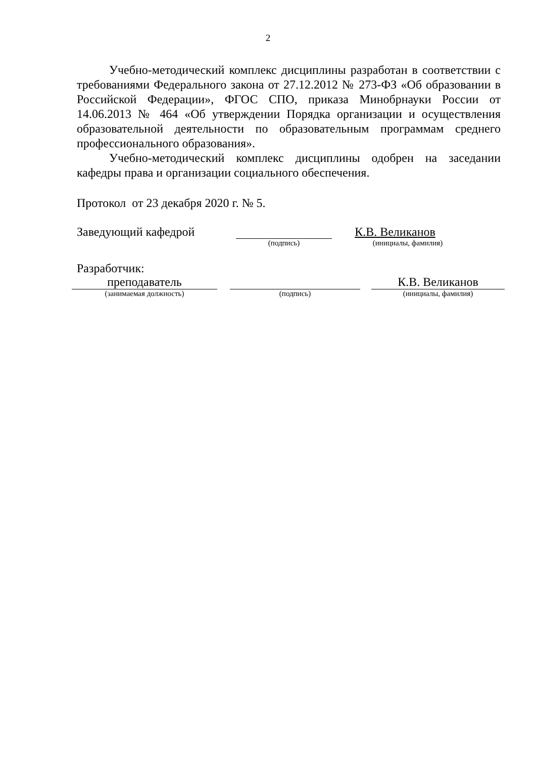2
Учебно-методический комплекс дисциплины разработан в соответствии с требованиями Федерального закона от 27.12.2012 № 273-ФЗ «Об образовании в Российской Федерации», ФГОС СПО, приказа Минобрнауки России от 14.06.2013 № 464 «Об утверждении Порядка организации и осуществления образовательной деятельности по образовательным программам среднего профессионального образования».
Учебно-методический комплекс дисциплины одобрен на заседании кафедры права и организации социального обеспечения.
Протокол от 23 декабря 2020 г. № 5.
Заведующий кафедрой К.В. Великанов
(подпись) (инициалы, фамилия)
Разработчик:
преподаватель К.В. Великанов
(занимаемая должность) (подпись) (инициалы, фамилия)